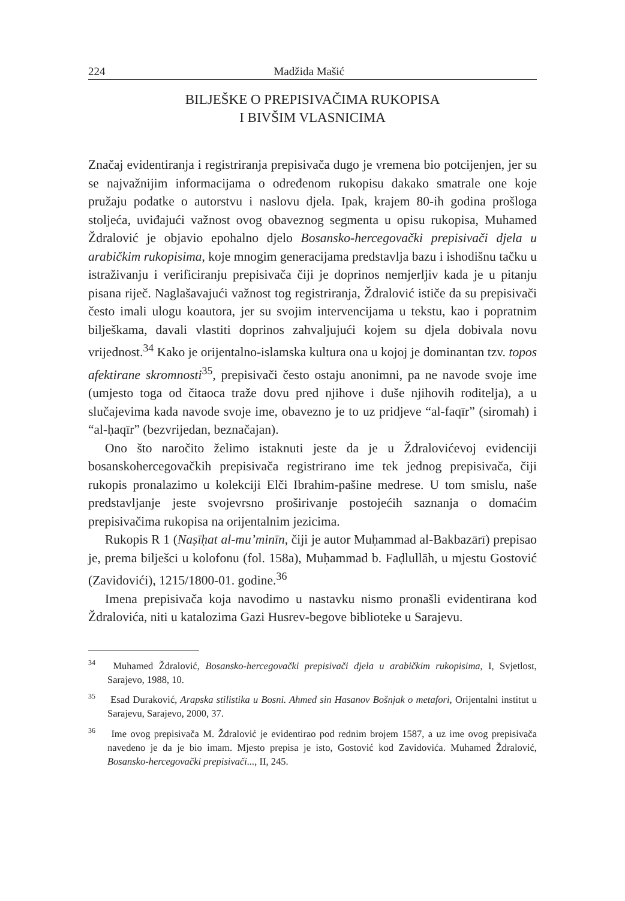224 Madžida Mašić
BILJEŠKE O PREPISIVAČIMA RUKOPISA
I BIVŠIM VLASNICIMA
Značaj evidentiranja i registriranja prepisivača dugo je vremena bio potcijenjen, jer su se najvažnijim informacijama o određenom rukopisu dakako smatrale one koje pružaju podatke o autorstvu i naslovu djela. Ipak, krajem 80-ih godina prošloga stoljeća, uviđajući važnost ovog obaveznog segmenta u opisu rukopisa, Muhamed Ždralović je objavio epohalno djelo Bosansko-hercegovački prepisivači djela u arabičkim rukopisima, koje mnogim generacijama predstavlja bazu i ishodišnu tačku u istraživanju i verificiranju prepisivača čiji je doprinos nemjerljiv kada je u pitanju pisana riječ. Naglašavajući važnost tog registriranja, Ždralović ističe da su prepisivači često imali ulogu koautora, jer su svojim intervencijama u tekstu, kao i popratnim bilješkama, davali vlastiti doprinos zahvaljujući kojem su djela dobivala novu vrijednost.<sup>34</sup> Kako je orijentalno-islamska kultura ona u kojoj je dominantan tzv. topos afektirane skromnosti<sup>35</sup>, prepisivači često ostaju anonimni, pa ne navode svoje ime (umjesto toga od čitaoca traže dovu pred njihove i duše njihovih roditelja), a u slučajevima kada navode svoje ime, obavezno je to uz pridjeve “al-faqīr” (siromah) i “al-ḥaqīr” (bezvrijedan, beznačajan).
Ono što naročito želimo istaknuti jeste da je u Ždralovićevoj evidenciji bosanskohercegovačkih prepisivača registrirano ime tek jednog prepisivača, čiji rukopis pronalazimo u kolekciji Elči Ibrahim-pašine medrese. U tom smislu, naše predstavljanje jeste svojevrsno proširivanje postojećih saznanja o domaćim prepisivačima rukopisa na orijentalnim jezicima.
Rukopis R 1 (Naṣīḥat al-mu’minīn, čiji je autor Muḥammad al-Bakbazārī) prepisao je, prema bilješci u kolofonu (fol. 158a), Muḥammad b. Faḍlullāh, u mjestu Gostović (Zavidovići), 1215/1800-01. godine.<sup>36</sup>
Imena prepisivača koja navodimo u nastavku nismo pronašli evidentirana kod Ždralovića, niti u katalozima Gazi Husrev-begove biblioteke u Sarajevu.
<sup>34</sup> Muhamed Ždralović, Bosansko-hercegovački prepisivači djela u arabičkim rukopisima, I, Svjetlost, Sarajevo, 1988, 10.
<sup>35</sup> Esad Duraković, Arapska stilistika u Bosni. Ahmed sin Hasanov Bošnjak o metafori, Orijentalni institut u Sarajevu, Sarajevo, 2000, 37.
<sup>36</sup> Ime ovog prepisivača M. Ždralović je evidentirao pod rednim brojem 1587, a uz ime ovog prepisivača navedeno je da je bio imam. Mjesto prepisa je isto, Gostović kod Zavidovića. Muhamed Ždralović, Bosansko-hercegovački prepisivači..., II, 245.